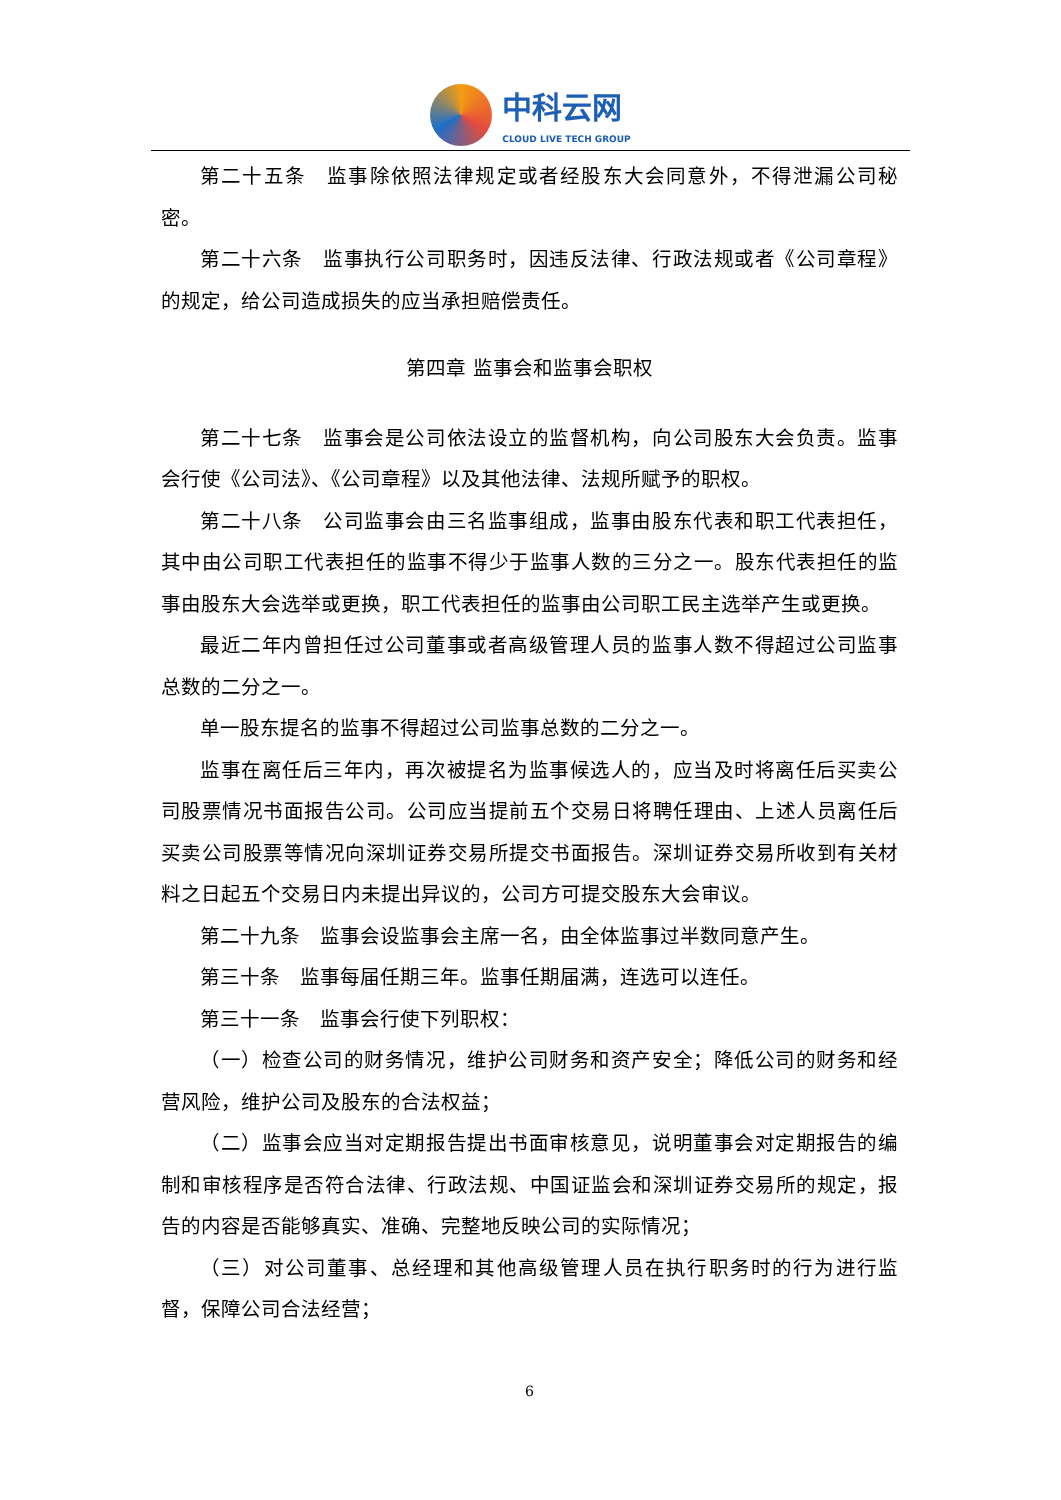中科云网
CLOUD LIVE TECH GROUP
第二十五条　监事除依照法律规定或者经股东大会同意外，不得泄漏公司秘密。
第二十六条　监事执行公司职务时，因违反法律、行政法规或者《公司章程》的规定，给公司造成损失的应当承担赔偿责任。
第四章 监事会和监事会职权
第二十七条　监事会是公司依法设立的监督机构，向公司股东大会负责。监事会行使《公司法》、《公司章程》以及其他法律、法规所赋予的职权。
第二十八条　公司监事会由三名监事组成，监事由股东代表和职工代表担任，其中由公司职工代表担任的监事不得少于监事人数的三分之一。股东代表担任的监事由股东大会选举或更换，职工代表担任的监事由公司职工民主选举产生或更换。
最近二年内曾担任过公司董事或者高级管理人员的监事人数不得超过公司监事总数的二分之一。
单一股东提名的监事不得超过公司监事总数的二分之一。
监事在离任后三年内，再次被提名为监事候选人的，应当及时将离任后买卖公司股票情况书面报告公司。公司应当提前五个交易日将聘任理由、上述人员离任后买卖公司股票等情况向深圳证券交易所提交书面报告。深圳证券交易所收到有关材料之日起五个交易日内未提出异议的，公司方可提交股东大会审议。
第二十九条　监事会设监事会主席一名，由全体监事过半数同意产生。
第三十条　监事每届任期三年。监事任期届满，连选可以连任。
第三十一条　监事会行使下列职权：
（一）检查公司的财务情况，维护公司财务和资产安全；降低公司的财务和经营风险，维护公司及股东的合法权益；
（二）监事会应当对定期报告提出书面审核意见，说明董事会对定期报告的编制和审核程序是否符合法律、行政法规、中国证监会和深圳证券交易所的规定，报告的内容是否能够真实、准确、完整地反映公司的实际情况；
（三）对公司董事、总经理和其他高级管理人员在执行职务时的行为进行监督，保障公司合法经营；
6